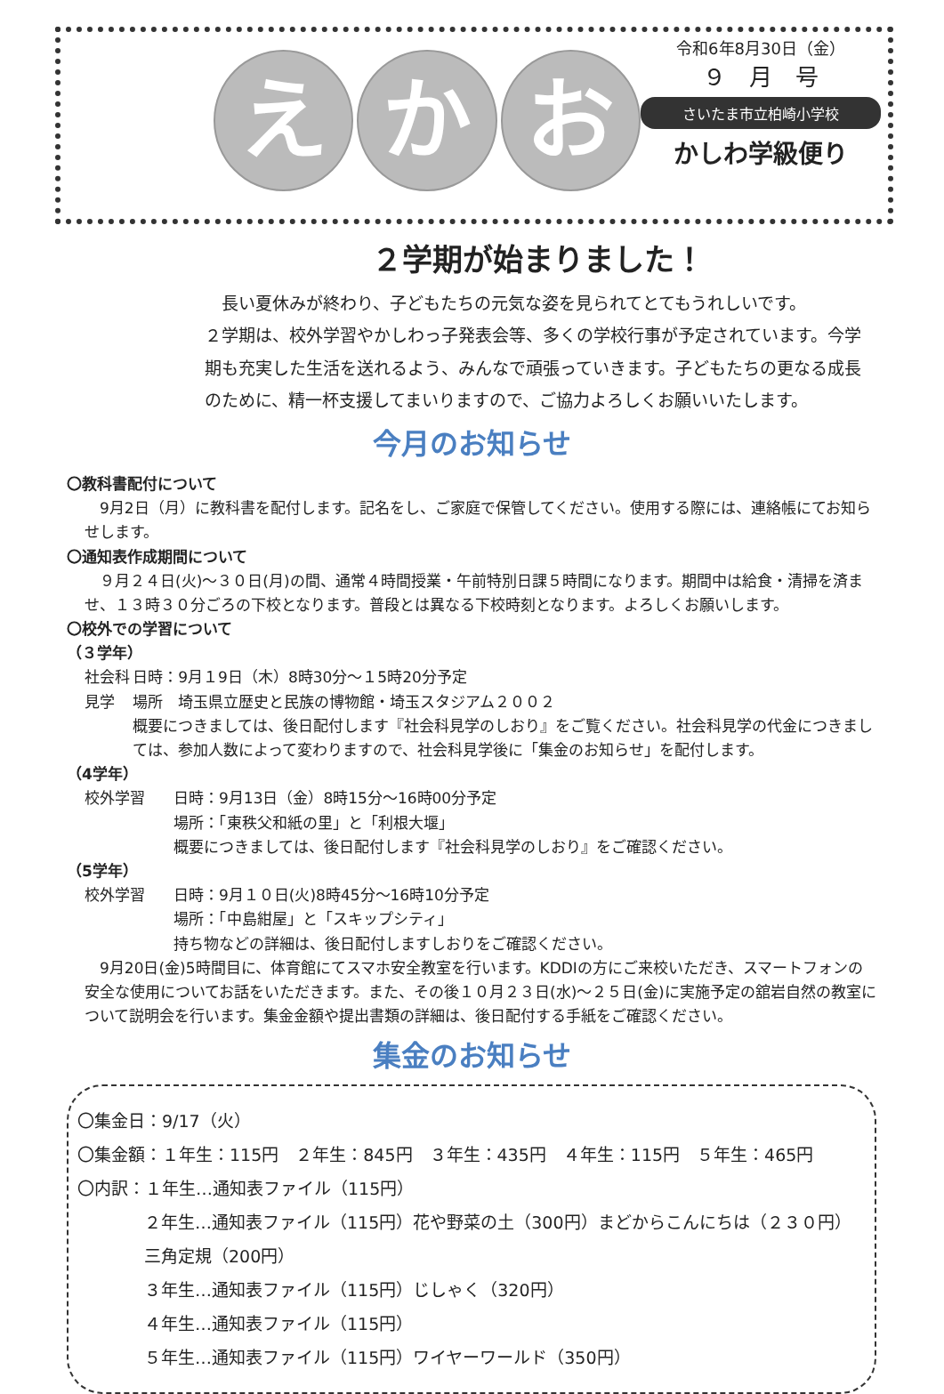えか お
令和6年8月30日（金）
９　月　号
さいたま市立柏崎小学校
かしわ学級便り
２学期が始まりました！
　長い夏休みが終わり、子どもたちの元気な姿を見られてとてもうれしいです。
２学期は、校外学習やかしわっ子発表会等、多くの学校行事が予定されています。今学期も充実した生活を送れるよう、みんなで頑張っていきます。子どもたちの更なる成長のために、精一杯支援してまいりますので、ご協力よろしくお願いいたします。
今月のお知らせ
〇教科書配付について
　9月2日（月）に教科書を配付します。記名をし、ご家庭で保管してください。使用する際には、連絡帳にてお知らせします。
〇通知表作成期間について
　９月２４日(火)～３０日(月)の間、通常４時間授業・午前特別日課５時間になります。期間中は給食・清掃を済ませ、１３時３０分ごろの下校となります。普段とは異なる下校時刻となります。よろしくお願いします。
〇校外での学習について
（３学年）
社会科見学 日時：9月１9日（木）8時30分～１5時20分予定
場所　埼玉県立歴史と民族の博物館・埼玉スタジアム２００２
概要につきましては、後日配付します『社会科見学のしおり』をご覧ください。社会科見学の代金につきましては、参加人数によって変わりますので、社会科見学後に「集金のお知らせ」を配付します。
（4学年）
校外学習 日時：9月13日（金）8時15分～16時00分予定
場所：「東秩父和紙の里」と「利根大堰」
概要につきましては、後日配付します『社会科見学のしおり』をご確認ください。
（5学年）
校外学習 日時：9月１０日(火)8時45分～16時10分予定
場所：「中島紺屋」と「スキップシティ」
持ち物などの詳細は、後日配付しますしおりをご確認ください。
　9月20日(金)5時間目に、体育館にてスマホ安全教室を行います。KDDIの方にご来校いただき、スマートフォンの安全な使用についてお話をいただきます。また、その後１０月２３日(水)～２５日(金)に実施予定の舘岩自然の教室について説明会を行います。集金金額や提出書類の詳細は、後日配付する手紙をご確認ください。
集金のお知らせ
〇集金日：9/17（火）
〇集金額：１年生：115円　２年生：845円　３年生：435円　４年生：115円　５年生：465円
〇内訳：１年生…通知表ファイル（115円）
２年生…通知表ファイル（115円）花や野菜の土（300円）まどからこんにちは（２３０円）三角定規（200円）
３年生…通知表ファイル（115円）じしゃく（320円）
４年生…通知表ファイル（115円）
５年生…通知表ファイル（115円）ワイヤーワールド（350円）